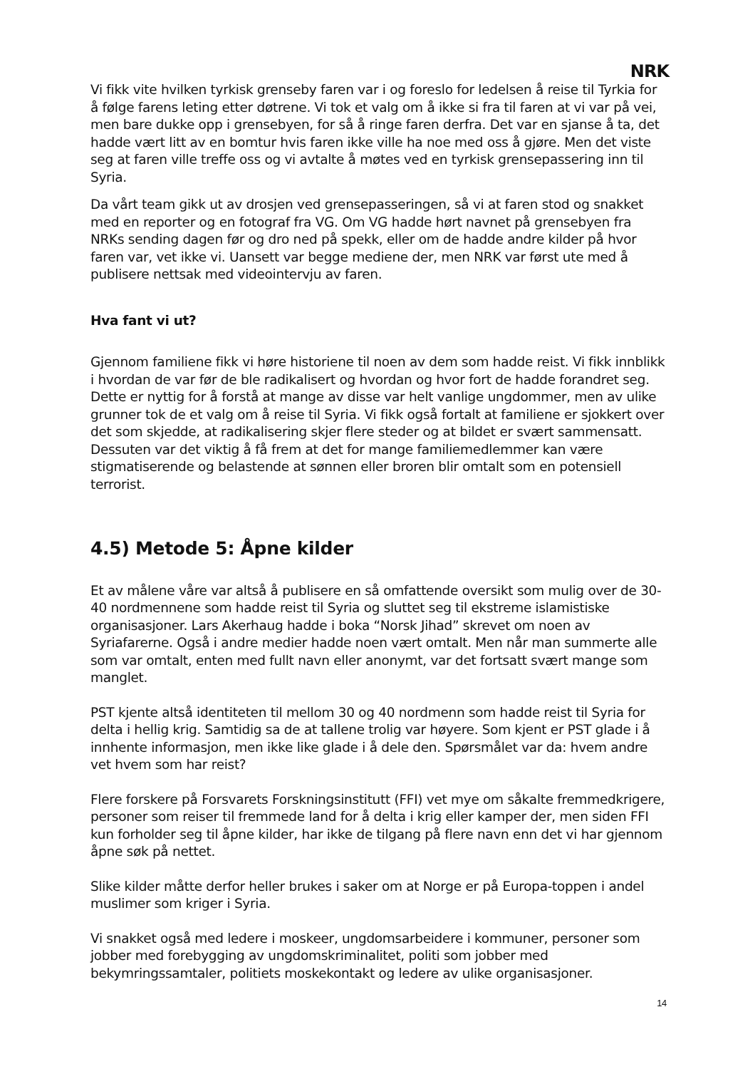NRK
Vi fikk vite hvilken tyrkisk grenseby faren var i og foreslo for ledelsen å reise til Tyrkia for å følge farens leting etter døtrene. Vi tok et valg om å ikke si fra til faren at vi var på vei, men bare dukke opp i grensebyen, for så å ringe faren derfra. Det var en sjanse å ta, det hadde vært litt av en bomtur hvis faren ikke ville ha noe med oss å gjøre. Men det viste seg at faren ville treffe oss og vi avtalte å møtes ved en tyrkisk grensepassering inn til Syria.
Da vårt team gikk ut av drosjen ved grensepasseringen, så vi at faren stod og snakket med en reporter og en fotograf fra VG. Om VG hadde hørt navnet på grensebyen fra NRKs sending dagen før og dro ned på spekk, eller om de hadde andre kilder på hvor faren var, vet ikke vi. Uansett var begge mediene der, men NRK var først ute med å publisere nettsak med videointervju av faren.
Hva fant vi ut?
Gjennom familiene fikk vi høre historiene til noen av dem som hadde reist. Vi fikk innblikk i hvordan de var før de ble radikalisert og hvordan og hvor fort de hadde forandret seg. Dette er nyttig for å forstå at mange av disse var helt vanlige ungdommer, men av ulike grunner tok de et valg om å reise til Syria. Vi fikk også fortalt at familiene er sjokkert over det som skjedde, at radikalisering skjer flere steder og at bildet er svært sammensatt. Dessuten var det viktig å få frem at det for mange familiemedlemmer kan være stigmatiserende og belastende at sønnen eller broren blir omtalt som en potensiell terrorist.
4.5) Metode 5: Åpne kilder
Et av målene våre var altså å publisere en så omfattende oversikt som mulig over de 30-40 nordmennene som hadde reist til Syria og sluttet seg til ekstreme islamistiske organisasjoner. Lars Akerhaug hadde i boka “Norsk Jihad” skrevet om noen av Syriafarerne. Også i andre medier hadde noen vært omtalt. Men når man summerte alle som var omtalt, enten med fullt navn eller anonymt, var det fortsatt svært mange som manglet.
PST kjente altså identiteten til mellom 30 og 40 nordmenn som hadde reist til Syria for delta i hellig krig. Samtidig sa de at tallene trolig var høyere. Som kjent er PST glade i å innhente informasjon, men ikke like glade i å dele den. Spørsmålet var da: hvem andre vet hvem som har reist?
Flere forskere på Forsvarets Forskningsinstitutt (FFI) vet mye om såkalte fremmedkrigere, personer som reiser til fremmede land for å delta i krig eller kamper der, men siden FFI kun forholder seg til åpne kilder, har ikke de tilgang på flere navn enn det vi har gjennom åpne søk på nettet.
Slike kilder måtte derfor heller brukes i saker om at Norge er på Europa-toppen i andel muslimer som kriger i Syria.
Vi snakket også med ledere i moskeer, ungdomsarbeidere i kommuner, personer som jobber med forebygging av ungdomskriminalitet, politi som jobber med bekymringssamtaler, politiets moskekontakt og ledere av ulike organisasjoner.
14